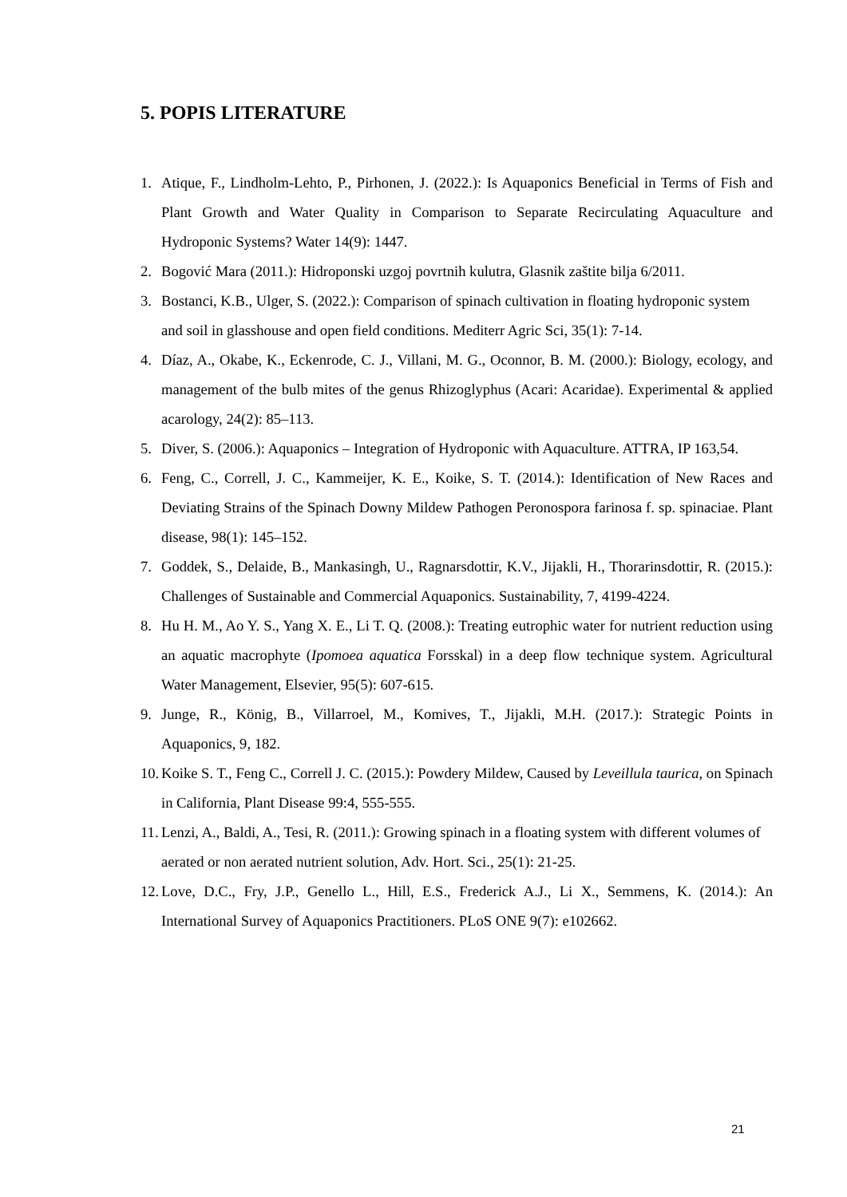5. POPIS LITERATURE
1. Atique, F., Lindholm-Lehto, P., Pirhonen, J. (2022.): Is Aquaponics Beneficial in Terms of Fish and Plant Growth and Water Quality in Comparison to Separate Recirculating Aquaculture and Hydroponic Systems? Water 14(9): 1447.
2. Bogović Mara (2011.): Hidroponski uzgoj povrtnih kulutra, Glasnik zaštite bilja 6/2011.
3. Bostanci, K.B., Ulger, S. (2022.): Comparison of spinach cultivation in floating hydroponic system and soil in glasshouse and open field conditions. Mediterr Agric Sci, 35(1): 7-14.
4. Díaz, A., Okabe, K., Eckenrode, C. J., Villani, M. G., Oconnor, B. M. (2000.): Biology, ecology, and management of the bulb mites of the genus Rhizoglyphus (Acari: Acaridae). Experimental & applied acarology, 24(2): 85–113.
5. Diver, S. (2006.): Aquaponics – Integration of Hydroponic with Aquaculture. ATTRA, IP 163,54.
6. Feng, C., Correll, J. C., Kammeijer, K. E., Koike, S. T. (2014.): Identification of New Races and Deviating Strains of the Spinach Downy Mildew Pathogen Peronospora farinosa f. sp. spinaciae. Plant disease, 98(1): 145–152.
7. Goddek, S., Delaide, B., Mankasingh, U., Ragnarsdottir, K.V., Jijakli, H., Thorarinsdottir, R. (2015.): Challenges of Sustainable and Commercial Aquaponics. Sustainability, 7, 4199-4224.
8. Hu H. M., Ao Y. S., Yang X. E., Li T. Q. (2008.): Treating eutrophic water for nutrient reduction using an aquatic macrophyte (Ipomoea aquatica Forsskal) in a deep flow technique system. Agricultural Water Management, Elsevier, 95(5): 607-615.
9. Junge, R., König, B., Villarroel, M., Komives, T., Jijakli, M.H. (2017.): Strategic Points in Aquaponics, 9, 182.
10. Koike S. T., Feng C., Correll J. C. (2015.): Powdery Mildew, Caused by Leveillula taurica, on Spinach in California, Plant Disease 99:4, 555-555.
11. Lenzi, A., Baldi, A., Tesi, R. (2011.): Growing spinach in a floating system with different volumes of aerated or non aerated nutrient solution, Adv. Hort. Sci., 25(1): 21-25.
12. Love, D.C., Fry, J.P., Genello L., Hill, E.S., Frederick A.J., Li X., Semmens, K. (2014.): An International Survey of Aquaponics Practitioners. PLoS ONE 9(7): e102662.
21